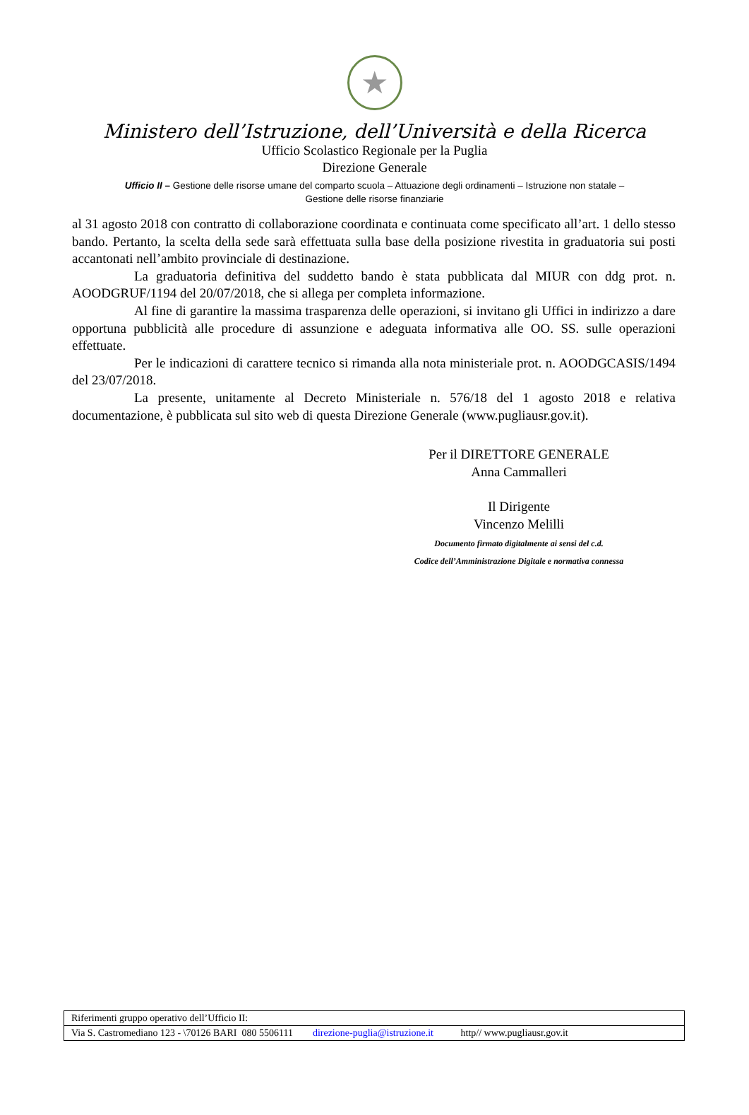★
Ministero dell’Istruzione, dell’Università e della Ricerca
Ufficio Scolastico Regionale per la Puglia
Direzione Generale
Ufficio II – Gestione delle risorse umane del comparto scuola – Attuazione degli ordinamenti – Istruzione non statale –
Gestione delle risorse finanziarie
al 31 agosto 2018 con contratto di collaborazione coordinata e continuata come specificato all’art. 1 dello stesso bando. Pertanto, la scelta della sede sarà effettuata sulla base della posizione rivestita in graduatoria sui posti accantonati nell’ambito provinciale di destinazione.
La graduatoria definitiva del suddetto bando è stata pubblicata dal MIUR con ddg prot. n. AOODGRUF/1194 del 20/07/2018, che si allega per completa informazione.
Al fine di garantire la massima trasparenza delle operazioni, si invitano gli Uffici in indirizzo a dare opportuna pubblicità alle procedure di assunzione e adeguata informativa alle OO. SS. sulle operazioni effettuate.
Per le indicazioni di carattere tecnico si rimanda alla nota ministeriale prot. n. AOODGCASIS/1494 del 23/07/2018.
La presente, unitamente al Decreto Ministeriale n. 576/18 del 1 agosto 2018 e relativa documentazione, è pubblicata sul sito web di questa Direzione Generale (www.pugliausr.gov.it).
Per il DIRETTORE GENERALE
Anna Cammalleri
Il Dirigente
Vincenzo Melilli
Documento firmato digitalmente ai sensi del c.d.
Codice dell’Amministrazione Digitale e normativa connessa
| Riferimenti gruppo operativo dell’Ufficio II: |
| Via S. Castromediano 123 - \70126 BARI 080 5506111 direzione-puglia@istruzione.it http// www.pugliausr.gov.it |